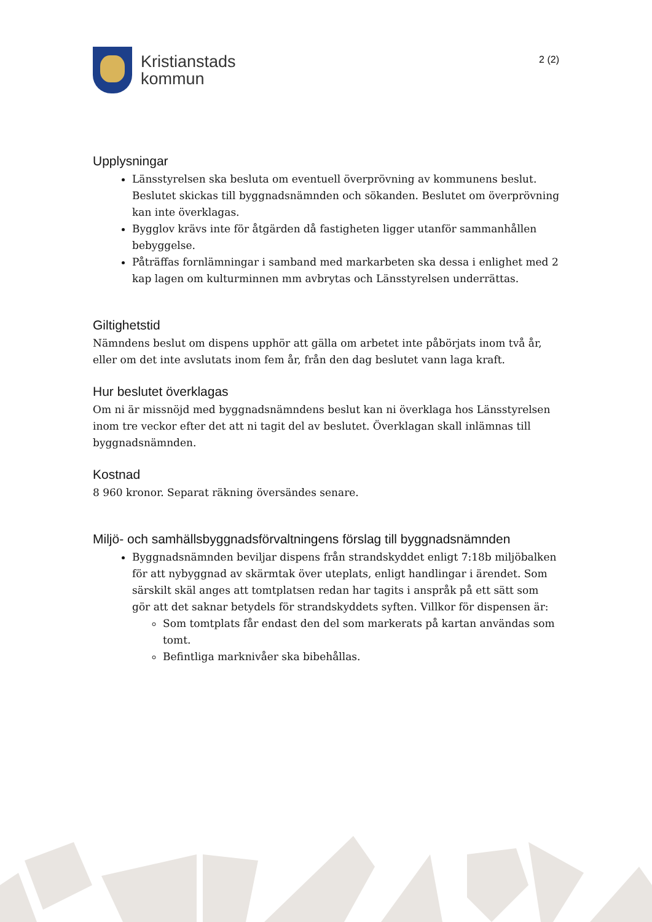Kristianstads
kommun
2 (2)
Upplysningar
Länsstyrelsen ska besluta om eventuell överprövning av kommunens beslut. Beslutet skickas till byggnadsnämnden och sökanden. Beslutet om överprövning kan inte överklagas.
Bygglov krävs inte för åtgärden då fastigheten ligger utanför sammanhållen bebyggelse.
Påträffas fornlämningar i samband med markarbeten ska dessa i enlighet med 2 kap lagen om kulturminnen mm avbrytas och Länsstyrelsen underrättas.
Giltighetstid
Nämndens beslut om dispens upphör att gälla om arbetet inte påbörjats inom två år, eller om det inte avslutats inom fem år, från den dag beslutet vann laga kraft.
Hur beslutet överklagas
Om ni är missnöjd med byggnadsnämndens beslut kan ni överklaga hos Länsstyrelsen inom tre veckor efter det att ni tagit del av beslutet. Överklagan skall inlämnas till byggnadsnämnden.
Kostnad
8 960 kronor. Separat räkning översändes senare.
Miljö- och samhällsbyggnadsförvaltningens förslag till byggnadsnämnden
Byggnadsnämnden beviljar dispens från strandskyddet enligt 7:18b miljöbalken för att nybyggnad av skärmtak över uteplats, enligt handlingar i ärendet. Som särskilt skäl anges att tomtplatsen redan har tagits i anspråk på ett sätt som gör att det saknar betydels för strandskyddets syften. Villkor för dispensen är:
Som tomtplats får endast den del som markerats på kartan användas som tomt.
Befintliga marknivåer ska bibehållas.